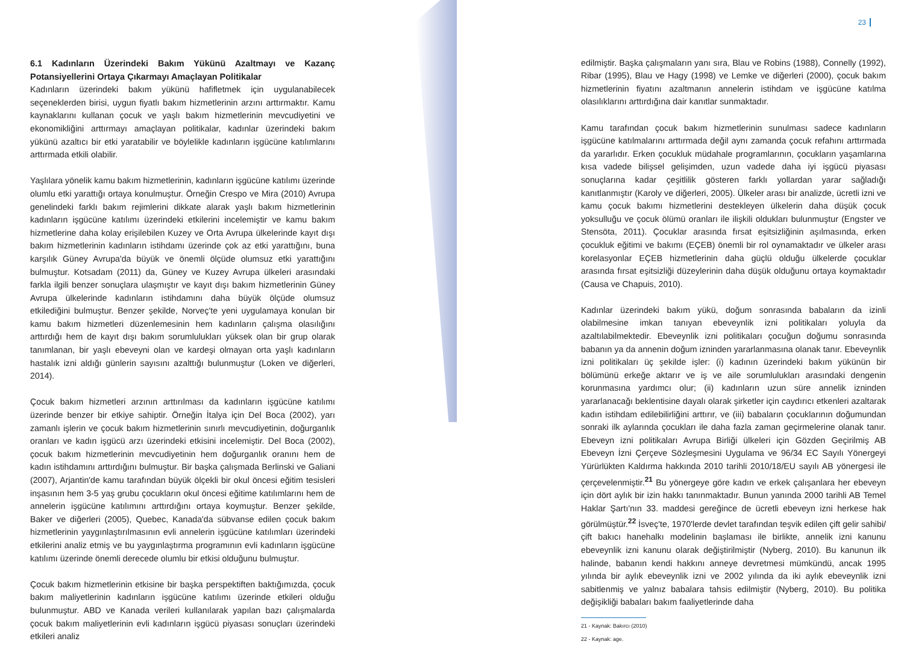6.1 Kadınların Üzerindeki Bakım Yükünü Azaltmayı ve Kazanç Potansiyellerini Ortaya Çıkarmayı Amaçlayan Politikalar
Kadınların üzerindeki bakım yükünü hafifletmek için uygulanabilecek seçeneklerden birisi, uygun fiyatlı bakım hizmetlerinin arzını arttırmaktır. Kamu kaynaklarını kullanan çocuk ve yaşlı bakım hizmetlerinin mevcudiyetini ve ekonomikliğini arttırmayı amaçlayan politikalar, kadınlar üzerindeki bakım yükünü azaltıcı bir etki yaratabilir ve böylelikle kadınların işgücüne katılımlarını arttırmada etkili olabilir.
Yaşlılara yönelik kamu bakım hizmetlerinin, kadınların işgücüne katılımı üzerinde olumlu etki yarattığı ortaya konulmuştur. Örneğin Crespo ve Mira (2010) Avrupa genelindeki farklı bakım rejimlerini dikkate alarak yaşlı bakım hizmetlerinin kadınların işgücüne katılımı üzerindeki etkilerini incelemiştir ve kamu bakım hizmetlerine daha kolay erişilebilen Kuzey ve Orta Avrupa ülkelerinde kayıt dışı bakım hizmetlerinin kadınların istihdamı üzerinde çok az etki yarattığını, buna karşılık Güney Avrupa'da büyük ve önemli ölçüde olumsuz etki yarattığını bulmuştur. Kotsadam (2011) da, Güney ve Kuzey Avrupa ülkeleri arasındaki farkla ilgili benzer sonuçlara ulaşmıştır ve kayıt dışı bakım hizmetlerinin Güney Avrupa ülkelerinde kadınların istihdamını daha büyük ölçüde olumsuz etkilediğini bulmuştur. Benzer şekilde, Norveç'te yeni uygulamaya konulan bir kamu bakım hizmetleri düzenlemesinin hem kadınların çalışma olasılığını arttırdığı hem de kayıt dışı bakım sorumlulukları yüksek olan bir grup olarak tanımlanan, bir yaşlı ebeveyni olan ve kardeşi olmayan orta yaşlı kadınların hastalık izni aldığı günlerin sayısını azalttığı bulunmuştur (Loken ve diğerleri, 2014).
Çocuk bakım hizmetleri arzının arttırılması da kadınların işgücüne katılımı üzerinde benzer bir etkiye sahiptir. Örneğin İtalya için Del Boca (2002), yarı zamanlı işlerin ve çocuk bakım hizmetlerinin sınırlı mevcudiyetinin, doğurganlık oranları ve kadın işgücü arzı üzerindeki etkisini incelemiştir. Del Boca (2002), çocuk bakım hizmetlerinin mevcudiyetinin hem doğurganlık oranını hem de kadın istihdamını arttırdığını bulmuştur. Bir başka çalışmada Berlinski ve Galiani (2007), Arjantin'de kamu tarafından büyük ölçekli bir okul öncesi eğitim tesisleri inşasının hem 3-5 yaş grubu çocukların okul öncesi eğitime katılımlarını hem de annelerin işgücüne katılımını arttırdığını ortaya koymuştur. Benzer şekilde, Baker ve diğerleri (2005), Quebec, Kanada'da sübvanse edilen çocuk bakım hizmetlerinin yaygınlaştırılmasının evli annelerin işgücüne katılımları üzerindeki etkilerini analiz etmiş ve bu yaygınlaştırma programının evli kadınların işgücüne katılımı üzerinde önemli derecede olumlu bir etkisi olduğunu bulmuştur.
Çocuk bakım hizmetlerinin etkisine bir başka perspektiften baktığımızda, çocuk bakım maliyetlerinin kadınların işgücüne katılımı üzerinde etkileri olduğu bulunmuştur. ABD ve Kanada verileri kullanılarak yapılan bazı çalışmalarda çocuk bakım maliyetlerinin evli kadınların işgücü piyasası sonuçları üzerindeki etkileri analiz
23
edilmiştir. Başka çalışmaların yanı sıra, Blau ve Robins (1988), Connelly (1992), Ribar (1995), Blau ve Hagy (1998) ve Lemke ve diğerleri (2000), çocuk bakım hizmetlerinin fiyatını azaltmanın annelerin istihdam ve işgücüne katılma olasılıklarını arttırdığına dair kanıtlar sunmaktadır.
Kamu tarafından çocuk bakım hizmetlerinin sunulması sadece kadınların işgücüne katılmalarını arttırmada değil aynı zamanda çocuk refahını arttırmada da yararlıdır. Erken çocukluk müdahale programlarının, çocukların yaşamlarına kısa vadede bilişsel gelişimden, uzun vadede daha iyi işgücü piyasası sonuçlarına kadar çeşitlilik gösteren farklı yollardan yarar sağladığı kanıtlanmıştır (Karoly ve diğerleri, 2005). Ülkeler arası bir analizde, ücretli izni ve kamu çocuk bakımı hizmetlerini destekleyen ülkelerin daha düşük çocuk yoksulluğu ve çocuk ölümü oranları ile ilişkili oldukları bulunmuştur (Engster ve Stensöta, 2011). Çocuklar arasında fırsat eşitsizliğinin aşılmasında, erken çocukluk eğitimi ve bakımı (EÇEB) önemli bir rol oynamaktadır ve ülkeler arası korelasyonlar EÇEB hizmetlerinin daha güçlü olduğu ülkelerde çocuklar arasında fırsat eşitsizliği düzeylerinin daha düşük olduğunu ortaya koymaktadır (Causa ve Chapuis, 2010).
Kadınlar üzerindeki bakım yükü, doğum sonrasında babaların da izinli olabilmesine imkan tanıyan ebeveynlik izni politikaları yoluyla da azaltılabilmektedir. Ebeveynlik izni politikaları çocuğun doğumu sonrasında babanın ya da annenin doğum izninden yararlanmasına olanak tanır. Ebeveynlik izni politikaları üç şekilde işler: (i) kadının üzerindeki bakım yükünün bir bölümünü erkeğe aktarır ve iş ve aile sorumlulukları arasındaki dengenin korunmasına yardımcı olur; (ii) kadınların uzun süre annelik izninden yararlanacağı beklentisine dayalı olarak şirketler için caydırıcı etkenleri azaltarak kadın istihdam edilebilirliğini arttırır, ve (iii) babaların çocuklarının doğumundan sonraki ilk aylarında çocukları ile daha fazla zaman geçirmelerine olanak tanır. Ebeveyn izni politikaları Avrupa Birliği ülkeleri için Gözden Geçirilmiş AB Ebeveyn İzni Çerçeve Sözleşmesini Uygulama ve 96/34 EC Sayılı Yönergeyi Yürürlükten Kaldırma hakkında 2010 tarihli 2010/18/EU sayılı AB yönergesi ile çerçevelenmiştir.<sup>21</sup> Bu yönergeye göre kadın ve erkek çalışanlara her ebeveyn için dört aylık bir izin hakkı tanınmaktadır. Bunun yanında 2000 tarihli AB Temel Haklar Şartı'nın 33. maddesi gereğince de ücretli ebeveyn izni herkese hak görülmüştür.<sup>22</sup> İsveç'te, 1970'lerde devlet tarafından teşvik edilen çift gelir sahibi/ çift bakıcı hanehalkı modelinin başlaması ile birlikte, annelik izni kanunu ebeveynlik izni kanunu olarak değiştirilmiştir (Nyberg, 2010). Bu kanunun ilk halinde, babanın kendi hakkını anneye devretmesi mümkündü, ancak 1995 yılında bir aylık ebeveynlik izni ve 2002 yılında da iki aylık ebeveynlik izni sabitlenmiş ve yalnız babalara tahsis edilmiştir (Nyberg, 2010). Bu politika değişikliği babaları bakım faaliyetlerinde daha
21 - Kaynak: Bakırcı (2010)
22 - Kaynak: age.